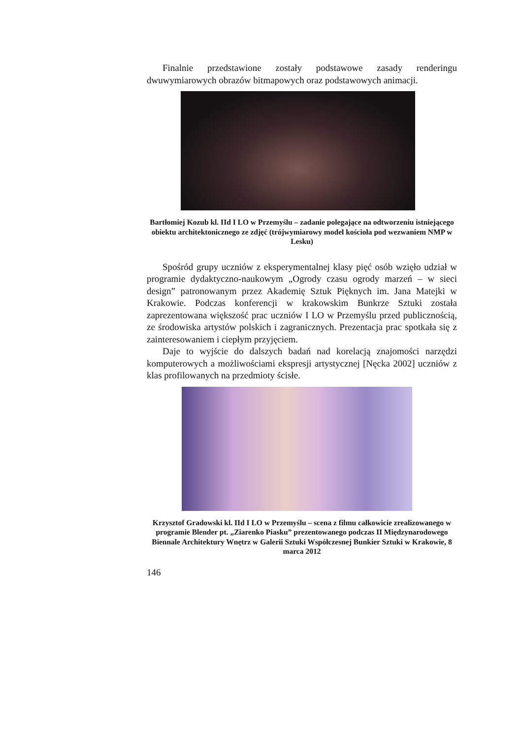Finalnie przedstawione zostały podstawowe zasady renderingu dwuwymiarowych obrazów bitmapowych oraz podstawowych animacji.
Bartłomiej Kozub kl. IId I LO w Przemyślu – zadanie polegające na odtworzeniu istniejącego obiektu architektonicznego ze zdjęć (trójwymiarowy model kościoła pod wezwaniem NMP w Lesku)
Spośród grupy uczniów z eksperymentalnej klasy pięć osób wzięło udział w programie dydaktyczno-naukowym „Ogrody czasu ogrody marzeń – w sieci design” patronowanym przez Akademię Sztuk Pięknych im. Jana Matejki w Krakowie. Podczas konferencji w krakowskim Bunkrze Sztuki została zaprezentowana większość prac uczniów I LO w Przemyślu przed publicznością, ze środowiska artystów polskich i zagranicznych. Prezentacja prac spotkała się z zainteresowaniem i ciepłym przyjęciem.
Daje to wyjście do dalszych badań nad korelacją znajomości narzędzi komputerowych a możliwościami ekspresji artystycznej [Nęcka 2002] uczniów z klas profilowanych na przedmioty ścisłe.
Krzysztof Gradowski kl. IId I LO w Przemyślu – scena z filmu całkowicie zrealizowanego w programie Blender pt. „Ziarenko Piasku” prezentowanego podczas II Międzynarodowego Biennale Architektury Wnętrz w Galerii Sztuki Współczesnej Bunkier Sztuki w Krakowie, 8 marca 2012
146